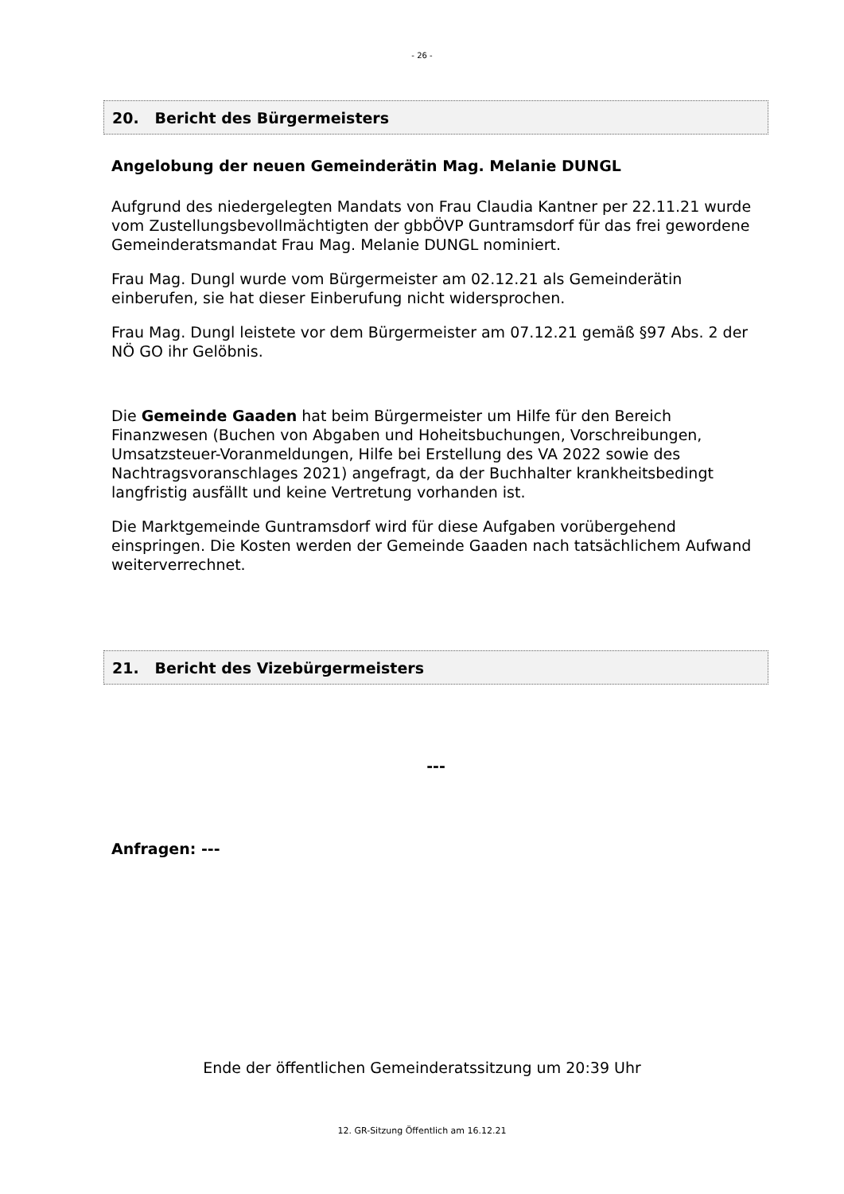- 26 -
20. Bericht des Bürgermeisters
Angelobung der neuen Gemeinderätin Mag. Melanie DUNGL
Aufgrund des niedergelegten Mandats von Frau Claudia Kantner per 22.11.21 wurde vom Zustellungsbevollmächtigten der gbbÖVP Guntramsdorf für das frei gewordene Gemeinderatsmandat Frau Mag. Melanie DUNGL nominiert.
Frau Mag. Dungl wurde vom Bürgermeister am 02.12.21 als Gemeinderätin einberufen, sie hat dieser Einberufung nicht widersprochen.
Frau Mag. Dungl leistete vor dem Bürgermeister am 07.12.21 gemäß §97 Abs. 2 der NÖ GO ihr Gelöbnis.
Die Gemeinde Gaaden hat beim Bürgermeister um Hilfe für den Bereich Finanzwesen (Buchen von Abgaben und Hoheitsbuchungen, Vorschreibungen, Umsatzsteuer-Voranmeldungen, Hilfe bei Erstellung des VA 2022 sowie des Nachtragsvoranschlages 2021) angefragt, da der Buchhalter krankheitsbedingt langfristig ausfällt und keine Vertretung vorhanden ist.
Die Marktgemeinde Guntramsdorf wird für diese Aufgaben vorübergehend einspringen. Die Kosten werden der Gemeinde Gaaden nach tatsächlichem Aufwand weiterverrechnet.
21. Bericht des Vizebürgermeisters
---
Anfragen: ---
Ende der öffentlichen Gemeinderatssitzung um 20:39 Uhr
12. GR-Sitzung Öffentlich am 16.12.21